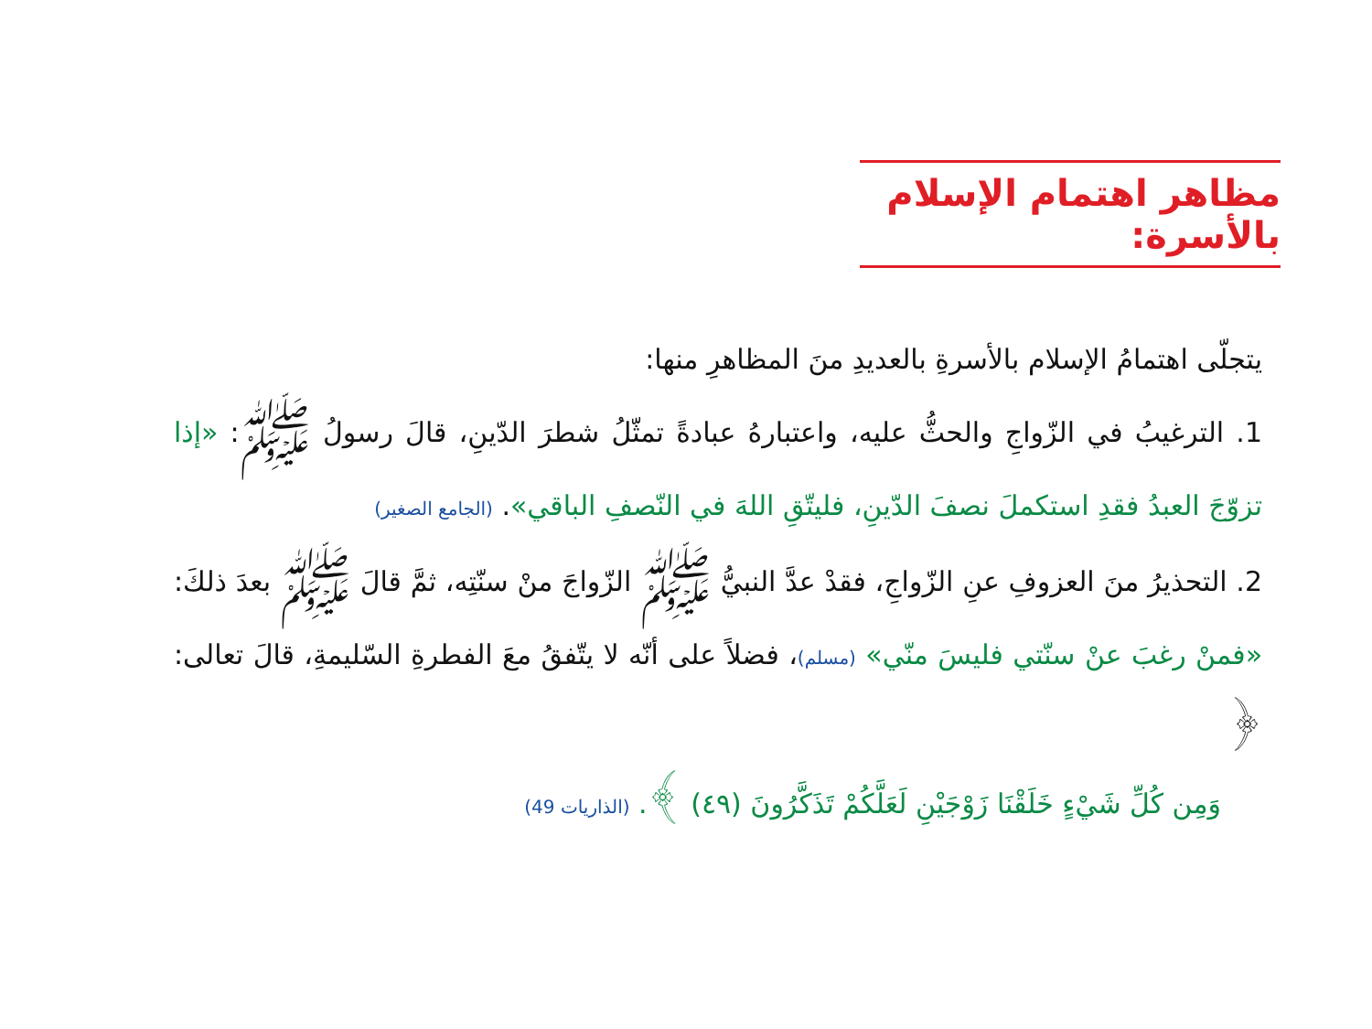مظاهر اهتمام الإسلام بالأسرة:
يتجلّى اهتمامُ الإسلام بالأسرةِ بالعديدِ منَ المظاهرِ منها:
1. الترغيبُ في الزّواجِ والحثُّ عليه، واعتبارهُ عبادةً تمثّلُ شطرَ الدّينِ، قالَ رسولُ ﷺ: «إذا تزوّجَ العبدُ فقدِ استكملَ نصفَ الدّينِ، فليتّقِ اللهَ في النّصفِ الباقي». (الجامع الصغير)
2. التحذيرُ منَ العزوفِ عنِ الزّواجِ، فقدْ عدَّ النبيُّ ﷺ الزّواجَ منْ سنّتِه، ثمَّ قالَ ﷺ بعدَ ذلكَ: «فمنْ رغبَ عنْ سنّتي فليسَ منّي» (مسلم)، فضلاً على أنّه لا يتّفقُ معَ الفطرةِ السّليمةِ، قالَ تعالى: ﴿
وَمِن كُلِّ شَيْءٍ خَلَقْنَا زَوْجَيْنِ لَعَلَّكُمْ تَذَكَّرُونَ (٤٩) ﴾. (الذاريات 49)